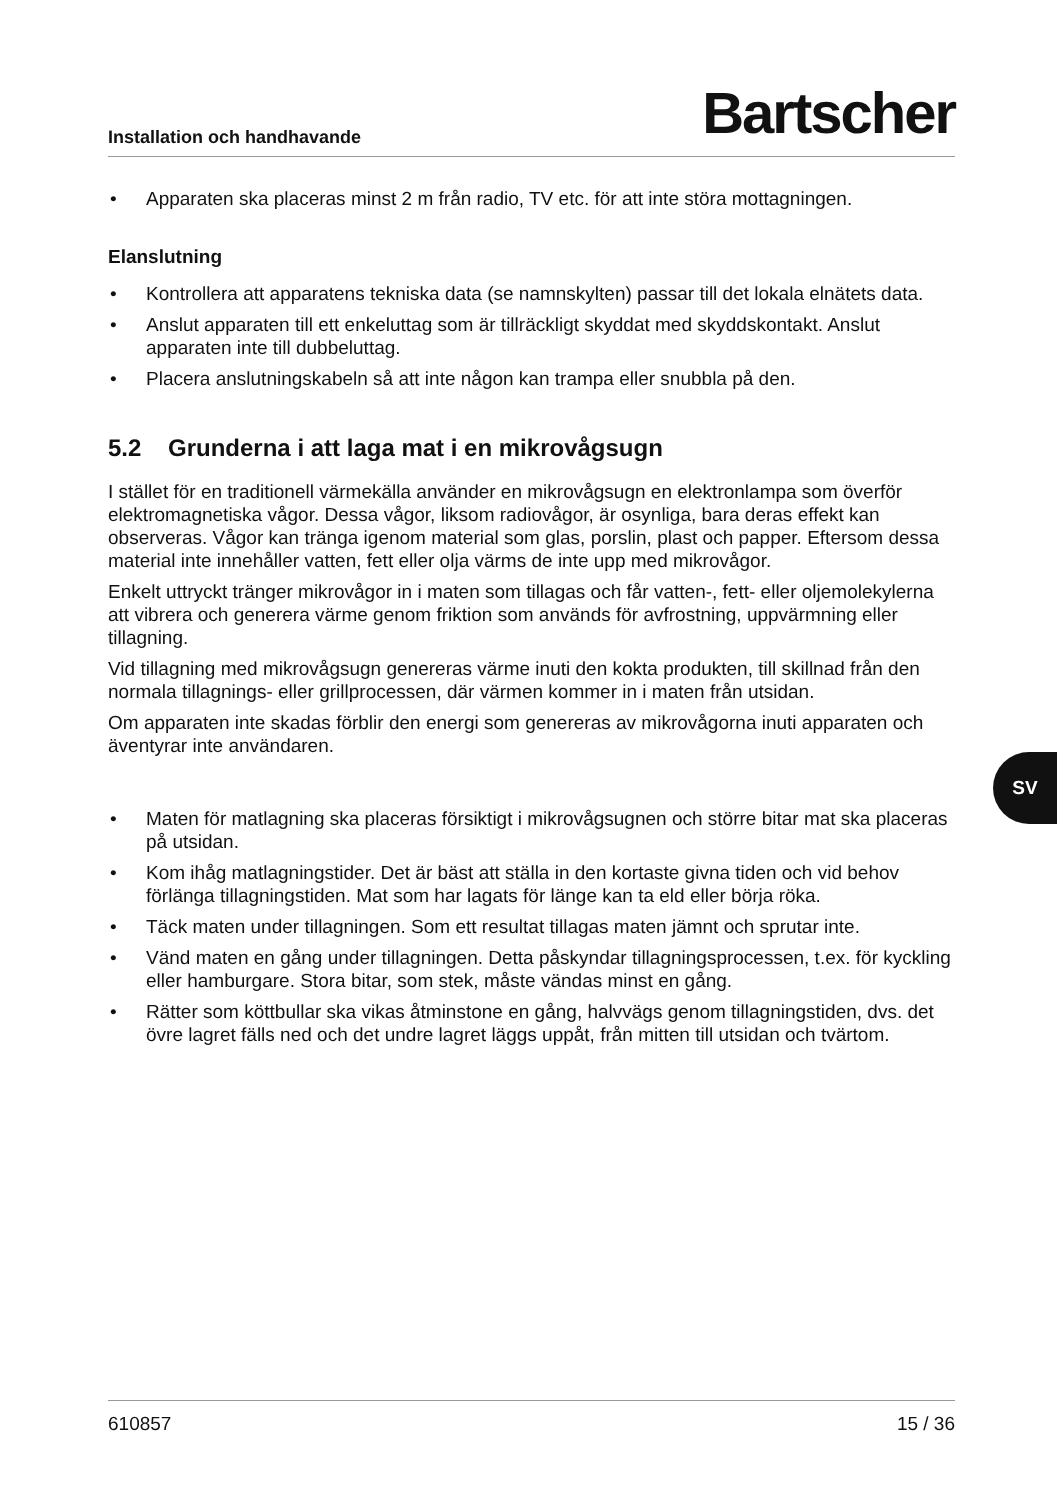Installation och handhavande Bartscher
• Apparaten ska placeras minst 2 m från radio, TV etc. för att inte störa mottagningen.
Elanslutning
• Kontrollera att apparatens tekniska data (se namnskylten) passar till det lokala elnätets data.
• Anslut apparaten till ett enkeluttag som är tillräckligt skyddat med skyddskontakt. Anslut apparaten inte till dubbeluttag.
• Placera anslutningskabeln så att inte någon kan trampa eller snubbla på den.
5.2 Grunderna i att laga mat i en mikrovågsugn
I stället för en traditionell värmekälla använder en mikrovågsugn en elektronlampa som överför elektromagnetiska vågor. Dessa vågor, liksom radiovågor, är osynliga, bara deras effekt kan observeras. Vågor kan tränga igenom material som glas, porslin, plast och papper. Eftersom dessa material inte innehåller vatten, fett eller olja värms de inte upp med mikrovågor.
Enkelt uttryckt tränger mikrovågor in i maten som tillagas och får vatten-, fett- eller oljemolekylerna att vibrera och generera värme genom friktion som används för avfrostning, uppvärmning eller tillagning.
Vid tillagning med mikrovågsugn genereras värme inuti den kokta produkten, till skillnad från den normala tillagnings- eller grillprocessen, där värmen kommer in i maten från utsidan.
Om apparaten inte skadas förblir den energi som genereras av mikrovågorna inuti apparaten och äventyrar inte användaren.
• Maten för matlagning ska placeras försiktigt i mikrovågsugnen och större bitar mat ska placeras på utsidan.
• Kom ihåg matlagningstider. Det är bäst att ställa in den kortaste givna tiden och vid behov förlänga tillagningstiden. Mat som har lagats för länge kan ta eld eller börja röka.
• Täck maten under tillagningen. Som ett resultat tillagas maten jämnt och sprutar inte.
• Vänd maten en gång under tillagningen. Detta påskyndar tillagningsprocessen, t.ex. för kyckling eller hamburgare. Stora bitar, som stek, måste vändas minst en gång.
• Rätter som köttbullar ska vikas åtminstone en gång, halvvägs genom tillagningstiden, dvs. det övre lagret fälls ned och det undre lagret läggs uppåt, från mitten till utsidan och tvärtom.
610857 15 / 36
SV